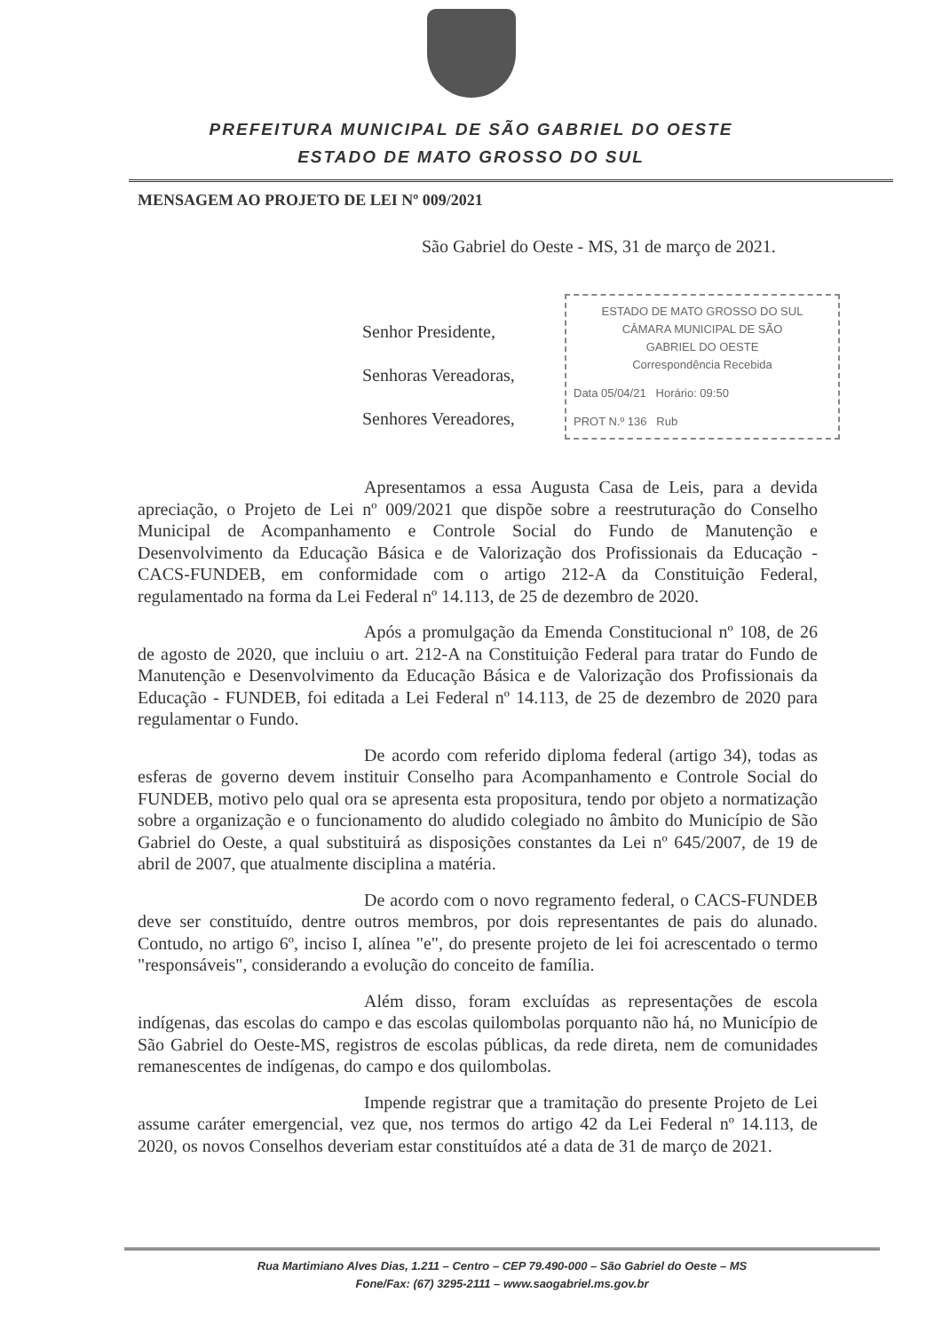PREFEITURA MUNICIPAL DE SÃO GABRIEL DO OESTE
ESTADO DE MATO GROSSO DO SUL
MENSAGEM AO PROJETO DE LEI Nº 009/2021
São Gabriel do Oeste - MS, 31 de março de 2021.
ESTADO DE MATO GROSSO DO SUL
CÂMARA MUNICIPAL DE SÃO
GABRIEL DO OESTE
Correspondência Recebida
Data 05/04/21 Horário: 09:50
PROT N.º 136 Rub
Senhor Presidente,
Senhoras Vereadoras,
Senhores Vereadores,
Apresentamos a essa Augusta Casa de Leis, para a devida apreciação, o Projeto de Lei nº 009/2021 que dispõe sobre a reestruturação do Conselho Municipal de Acompanhamento e Controle Social do Fundo de Manutenção e Desenvolvimento da Educação Básica e de Valorização dos Profissionais da Educação - CACS-FUNDEB, em conformidade com o artigo 212-A da Constituição Federal, regulamentado na forma da Lei Federal nº 14.113, de 25 de dezembro de 2020.
Após a promulgação da Emenda Constitucional nº 108, de 26 de agosto de 2020, que incluiu o art. 212-A na Constituição Federal para tratar do Fundo de Manutenção e Desenvolvimento da Educação Básica e de Valorização dos Profissionais da Educação - FUNDEB, foi editada a Lei Federal nº 14.113, de 25 de dezembro de 2020 para regulamentar o Fundo.
De acordo com referido diploma federal (artigo 34), todas as esferas de governo devem instituir Conselho para Acompanhamento e Controle Social do FUNDEB, motivo pelo qual ora se apresenta esta propositura, tendo por objeto a normatização sobre a organização e o funcionamento do aludido colegiado no âmbito do Município de São Gabriel do Oeste, a qual substituirá as disposições constantes da Lei nº 645/2007, de 19 de abril de 2007, que atualmente disciplina a matéria.
De acordo com o novo regramento federal, o CACS-FUNDEB deve ser constituído, dentre outros membros, por dois representantes de pais do alunado. Contudo, no artigo 6º, inciso I, alínea "e", do presente projeto de lei foi acrescentado o termo "responsáveis", considerando a evolução do conceito de família.
Além disso, foram excluídas as representações de escola indígenas, das escolas do campo e das escolas quilombolas porquanto não há, no Município de São Gabriel do Oeste-MS, registros de escolas públicas, da rede direta, nem de comunidades remanescentes de indígenas, do campo e dos quilombolas.
Impende registrar que a tramitação do presente Projeto de Lei assume caráter emergencial, vez que, nos termos do artigo 42 da Lei Federal nº 14.113, de 2020, os novos Conselhos deveriam estar constituídos até a data de 31 de março de 2021.
Rua Martimiano Alves Dias, 1.211 – Centro – CEP 79.490-000 – São Gabriel do Oeste – MS
Fone/Fax: (67) 3295-2111 – www.saogabriel.ms.gov.br